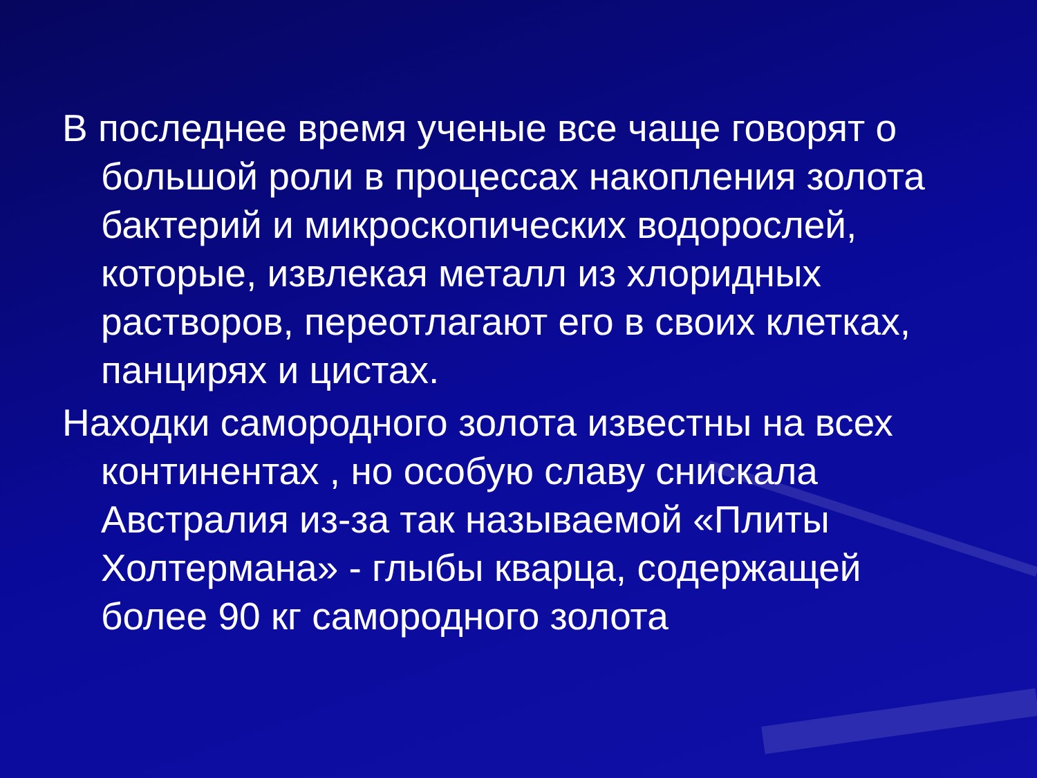В последнее время ученые все чаще говорят о большой роли в процессах накопления золота бактерий и микроскопических водорослей, которые, извлекая металл из хлоридных растворов, переотлагают его в своих клетках, панцирях и цистах.
Находки самородного золота известны на всех континентах , но особую славу снискала Австралия из-за так называемой «Плиты Холтермана» - глыбы кварца, содержащей более 90 кг самородного золота